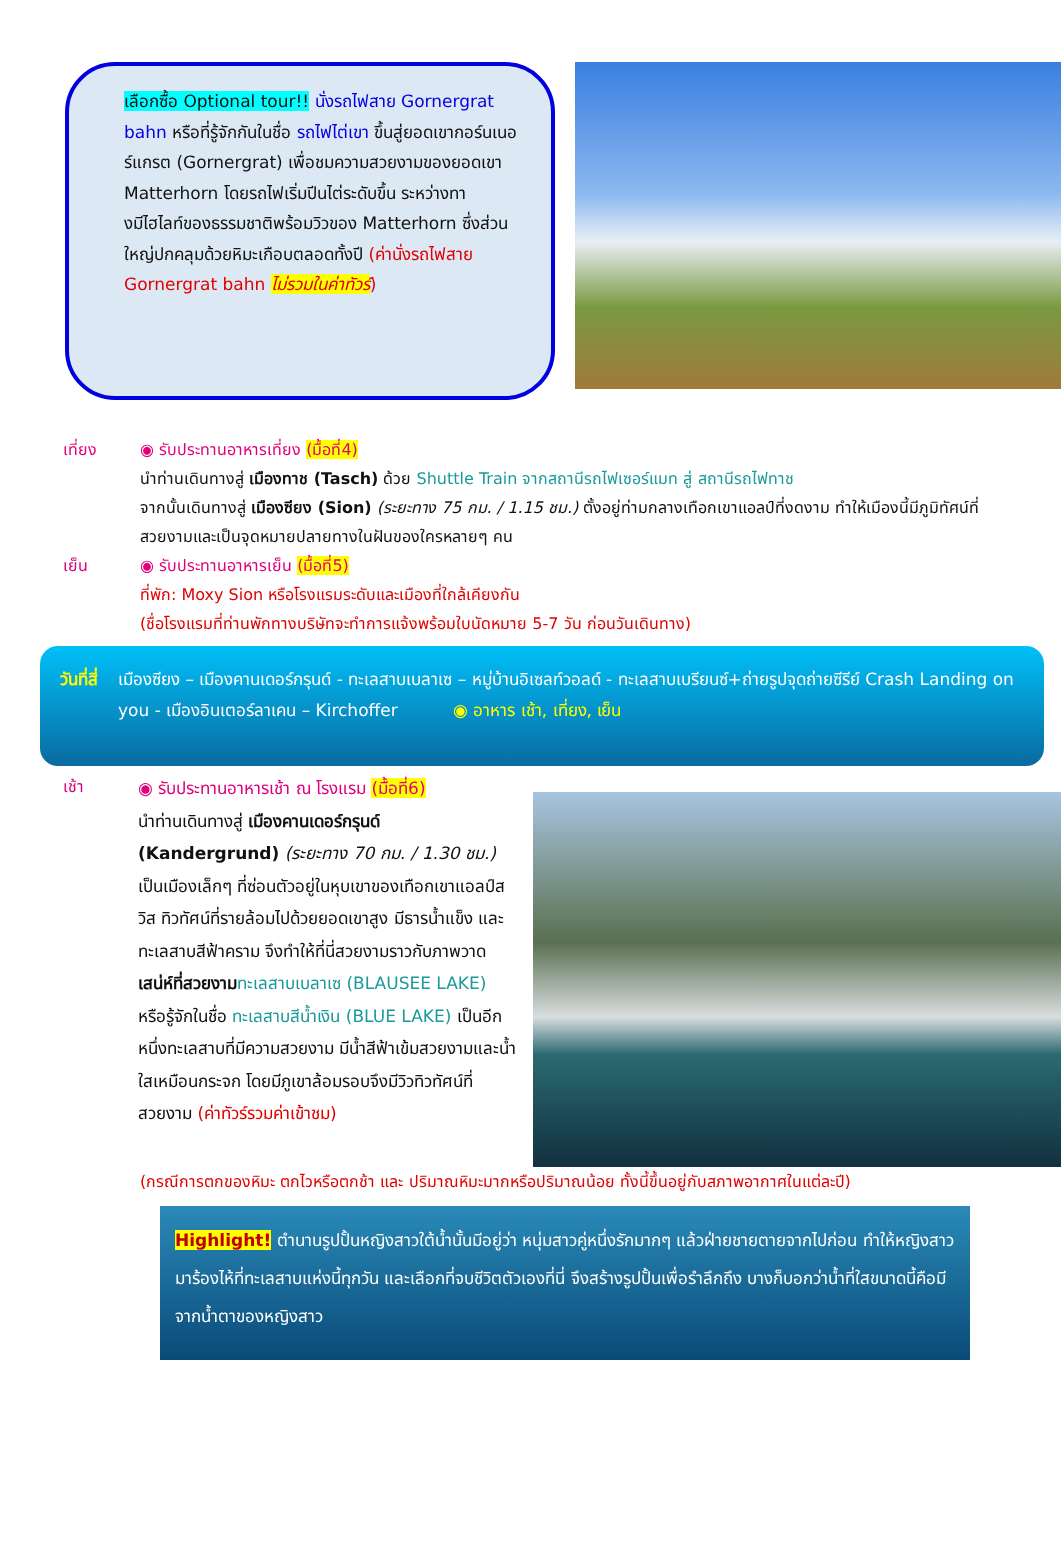เลือกซื้อ Optional tour!! นั่งรถไฟสาย Gornergrat bahn หรือที่รู้จักกันในชื่อ รถไฟไต่เขา ขึ้นสู่ยอดเขากอร์นเนอร์แกรต (Gornergrat) เพื่อชมความสวยงามของยอดเขา Matterhorn โดยรถไฟเริ่มปีนไต่ระดับขึ้น ระหว่างทางมีไฮไลท์ของธรรมชาติพร้อมวิวของ Matterhorn ซึ่งส่วนใหญ่ปกคลุมด้วยหิมะเกือบตลอดทั้งปี (ค่านั่งรถไฟสาย Gornergrat bahn ไม่รวมในค่าทัวร์)
เที่ยง ◉ รับประทานอาหารเที่ยง (มื้อที่4)
นำท่านเดินทางสู่ เมืองทาช (Tasch) ด้วย Shuttle Train จากสถานีรถไฟเซอร์แมท สู่ สถานีรถไฟทาช
จากนั้นเดินทางสู่ เมืองซียง (Sion) (ระยะทาง 75 กม. / 1.15 ชม.) ตั้งอยู่ท่ามกลางเทือกเขาแอลป์ที่งดงาม ทำให้เมืองนี้มีภูมิทัศน์ที่สวยงามและเป็นจุดหมายปลายทางในฝันของใครหลายๆ คน
เย็น ◉ รับประทานอาหารเย็น (มื้อที่5)
ที่พัก: Moxy Sion หรือโรงแรมระดับและเมืองที่ใกล้เคียงกัน
(ชื่อโรงแรมที่ท่านพักทางบริษัทจะทำการแจ้งพร้อมใบนัดหมาย 5-7 วัน ก่อนวันเดินทาง)
วันที่สี่
เมืองซียง – เมืองคานเดอร์กรุนด์ - ทะเลสาบเบลาเซ – หมู่บ้านอิเซลท์วอลด์ - ทะเลสาบเบรียนซ์+ถ่ายรูปจุดถ่ายซีรีย์ Crash Landing on you - เมืองอินเตอร์ลาเคน – Kirchoffer ◉ อาหาร เช้า, เที่ยง, เย็น
เช้า
◉ รับประทานอาหารเช้า ณ โรงแรม (มื้อที่6)
นำท่านเดินทางสู่ เมืองคานเดอร์กรุนด์ (Kandergrund) (ระยะทาง 70 กม. / 1.30 ชม.) เป็นเมืองเล็กๆ ที่ซ่อนตัวอยู่ในหุบเขาของเทือกเขาแอลป์สวิส ทิวทัศน์ที่รายล้อมไปด้วยยอดเขาสูง มีธารน้ำแข็ง และทะเลสาบสีฟ้าคราม จึงทำให้ที่นี่สวยงามราวกับภาพวาด เสน่ห์ที่สวยงาม ทะเลสาบเบลาเซ (BLAUSEE LAKE) หรือรู้จักในชื่อ ทะเลสาบสีน้ำเงิน (BLUE LAKE) เป็นอีกหนึ่งทะเลสาบที่มีความสวยงาม มีน้ำสีฟ้าเข้มสวยงามและน้ำใสเหมือนกระจก โดยมีภูเขาล้อมรอบจึงมีวิวทิวทัศน์ที่สวยงาม (ค่าทัวร์รวมค่าเข้าชม)
(กรณีการตกของหิมะ ตกไวหรือตกช้า และ ปริมาณหิมะมากหรือปริมาณน้อย ทั้งนี้ขึ้นอยู่กับสภาพอากาศในแต่ละปี)
Highlight! ตำนานรูปปั้นหญิงสาวใต้น้ำนั้นมีอยู่ว่า หนุ่มสาวคู่หนึ่งรักมากๆ แล้วฝ่ายชายตายจากไปก่อน ทำให้หญิงสาวมาร้องไห้ที่ทะเลสาบแห่งนี้ทุกวัน และเลือกที่จบชีวิตตัวเองที่นี่ จึงสร้างรูปปั้นเพื่อรำลึกถึง บางก็บอกว่าน้ำที่ใสขนาดนี้คือมีจากน้ำตาของหญิงสาว